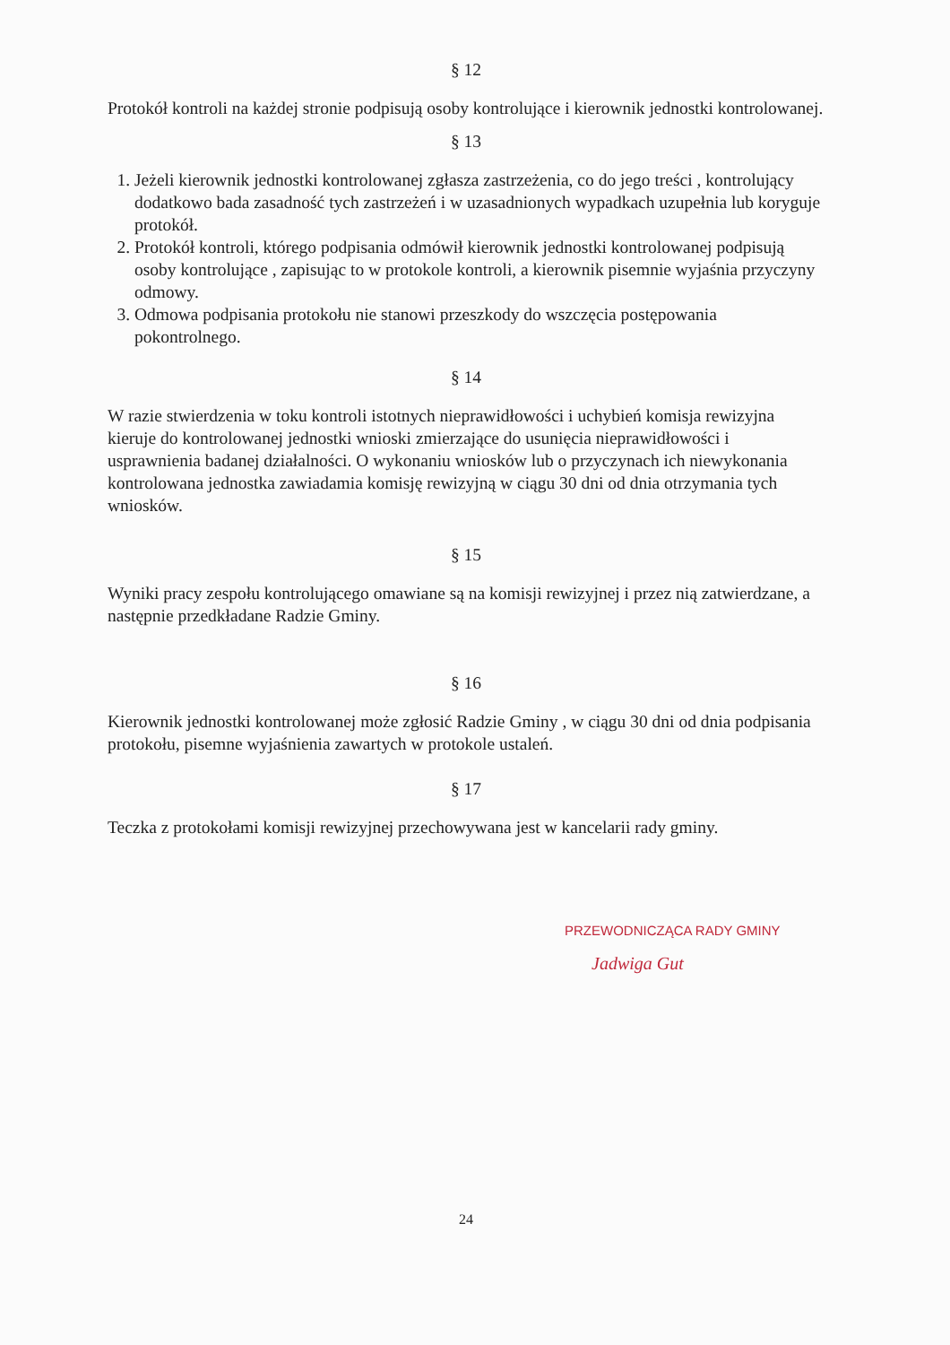§ 12
Protokół kontroli na każdej stronie podpisują osoby kontrolujące i kierownik jednostki kontrolowanej.
§ 13
1. Jeżeli kierownik jednostki kontrolowanej zgłasza zastrzeżenia, co do jego treści , kontrolujący dodatkowo bada zasadność tych zastrzeżeń i w uzasadnionych wypadkach uzupełnia lub koryguje protokół.
2. Protokół kontroli, którego podpisania odmówił kierownik jednostki kontrolowanej podpisują osoby kontrolujące , zapisując to w protokole kontroli, a kierownik pisemnie wyjaśnia przyczyny odmowy.
3. Odmowa podpisania protokołu nie stanowi przeszkody do wszczęcia postępowania pokontrolnego.
§ 14
W razie stwierdzenia w toku kontroli istotnych nieprawidłowości i uchybień komisja rewizyjna kieruje do kontrolowanej jednostki wnioski zmierzające do usunięcia nieprawidłowości i usprawnienia badanej działalności. O wykonaniu wniosków lub o przyczynach ich niewykonania kontrolowana jednostka zawiadamia komisję rewizyjną w ciągu 30 dni od dnia otrzymania tych wniosków.
§ 15
Wyniki pracy zespołu kontrolującego omawiane są na komisji rewizyjnej i przez nią zatwierdzane, a następnie przedkładane Radzie Gminy.
§ 16
Kierownik jednostki kontrolowanej może zgłosić Radzie Gminy , w ciągu 30 dni od dnia podpisania protokołu, pisemne wyjaśnienia zawartych w protokole ustaleń.
§ 17
Teczka z protokołami komisji rewizyjnej przechowywana jest w kancelarii rady gminy.
PRZEWODNICZĄCA RADY GMINY
Jadwiga Gut
24